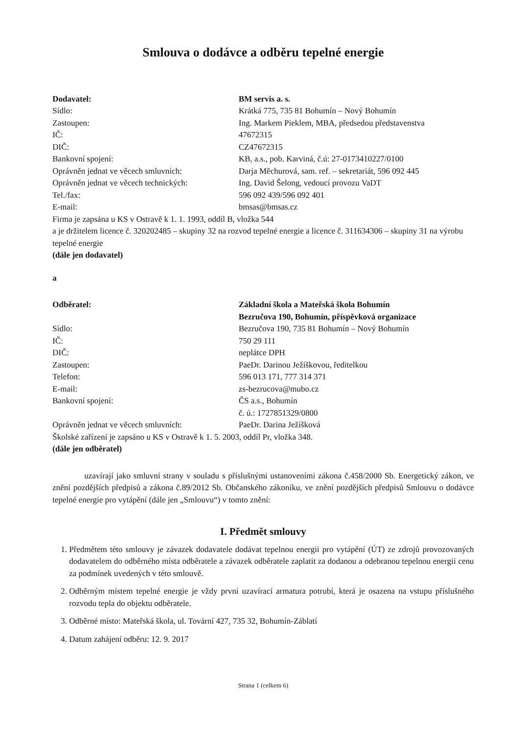Smlouva o dodávce a odběru tepelné energie
Dodavatel: BM servis a. s.
Sídlo: Krátká 775, 735 81 Bohumín – Nový Bohumín
Zastoupen: Ing. Markem Pieklem, MBA, předsedou představenstva
IČ: 47672315
DIČ: CZ47672315
Bankovní spojení: KB, a.s., pob. Karviná, č.ú: 27-0173410227/0100
Oprávněn jednat ve věcech smluvních: Darja Měchurová, sam. ref. – sekretariát, 596 092 445
Oprávněn jednat ve věcech technických:
Ing. David Šelong, vedoucí provozu VaDT
Tel./fax: 596 092 439/596 092 401
E-mail: bmsas@bmsas.cz
Firma je zapsána u KS v Ostravě k 1. 1. 1993, oddíl B, vložka 544
a je držitelem licence č. 320202485 – skupiny 32 na rozvod tepelné energie a licence č. 311634306 – skupiny 31 na výrobu tepelné energie
(dále jen dodavatel)
a
Odběratel: Základní škola a Mateřská škola Bohumín
Bezručova 190, Bohumín, příspěvková organizace
Sídlo: Bezručova 190, 735 81 Bohumín – Nový Bohumín
IČ: 750 29 111
DIČ: neplátce DPH
Zastoupen: PaeDr. Darinou Ježíškovou, ředitelkou
Telefon: 596 013 171, 777 314 371
E-mail: zs-bezrucova@mubo.cz
Bankovní spojení: ČS a.s., Bohumín
č. ú.: 1727851329/0800
Oprávněn jednat ve věcech smluvních: PaeDr. Darina Ježíšková
Školské zařízení je zapsáno u KS v Ostravě k 1. 5. 2003, oddíl Pr, vložka 348.
(dále jen odběratel)
uzavírají jako smluvní strany v souladu s příslušnými ustanoveními zákona č.458/2000 Sb. Energetický zákon, ve znění pozdějších předpisů a zákona č.89/2012 Sb. Občanského zákoníku, ve znění pozdějších předpisů Smlouvu o dodávce tepelné energie pro vytápění (dále jen „Smlouvu“) v tomto znění:
I. Předmět smlouvy
1. Předmětem této smlouvy je závazek dodavatele dodávat tepelnou energii pro vytápění (ÚT) ze zdrojů provozovaných dodavatelem do odběrného místa odběratele a závazek odběratele zaplatit za dodanou a odebranou tepelnou energii cenu za podmínek uvedených v této smlouvě.
2. Odběrným místem tepelné energie je vždy první uzavírací armatura potrubí, která je osazena na vstupu příslušného rozvodu tepla do objektu odběratele.
3. Odběrné místo: Mateřská škola, ul. Tovární 427, 735 32, Bohumín-Záblatí
4. Datum zahájení odběru: 12. 9. 2017
Strana 1 (celkem 6)